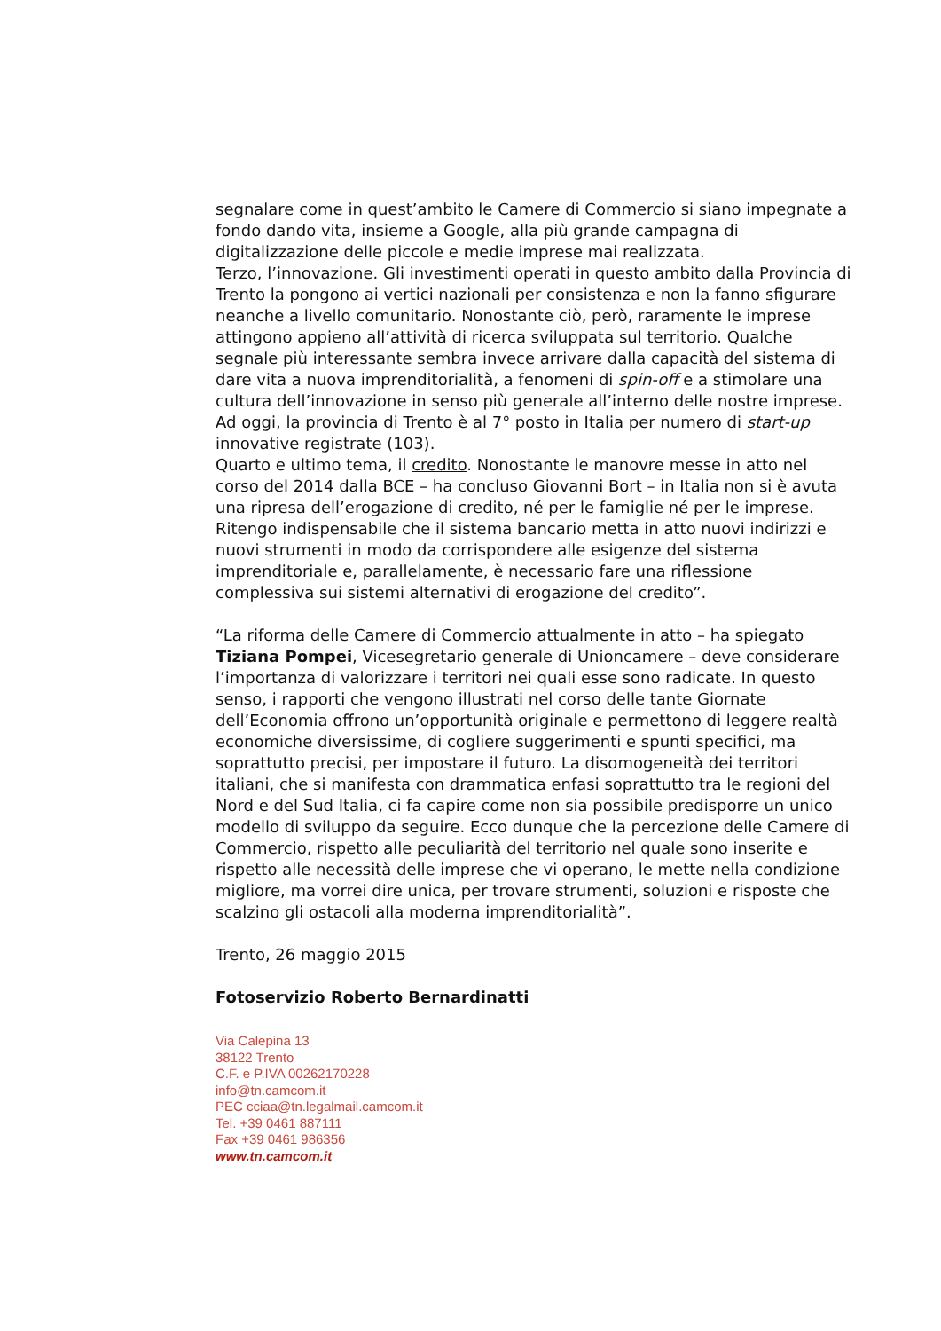segnalare come in quest’ambito le Camere di Commercio si siano impegnate a fondo dando vita, insieme a Google, alla più grande campagna di digitalizzazione delle piccole e medie imprese mai realizzata.
Terzo, l’innovazione. Gli investimenti operati in questo ambito dalla Provincia di Trento la pongono ai vertici nazionali per consistenza e non la fanno sfigurare neanche a livello comunitario. Nonostante ciò, però, raramente le imprese attingono appieno all’attività di ricerca sviluppata sul territorio. Qualche segnale più interessante sembra invece arrivare dalla capacità del sistema di dare vita a nuova imprenditorialità, a fenomeni di spin-off e a stimolare una cultura dell’innovazione in senso più generale all’interno delle nostre imprese. Ad oggi, la provincia di Trento è al 7° posto in Italia per numero di start-up innovative registrate (103).
Quarto e ultimo tema, il credito. Nonostante le manovre messe in atto nel corso del 2014 dalla BCE – ha concluso Giovanni Bort – in Italia non si è avuta una ripresa dell’erogazione di credito, né per le famiglie né per le imprese. Ritengo indispensabile che il sistema bancario metta in atto nuovi indirizzi e nuovi strumenti in modo da corrispondere alle esigenze del sistema imprenditoriale e, parallelamente, è necessario fare una riflessione complessiva sui sistemi alternativi di erogazione del credito”.
“La riforma delle Camere di Commercio attualmente in atto – ha spiegato Tiziana Pompei, Vicesegretario generale di Unioncamere – deve considerare l’importanza di valorizzare i territori nei quali esse sono radicate. In questo senso, i rapporti che vengono illustrati nel corso delle tante Giornate dell’Economia offrono un’opportunità originale e permettono di leggere realtà economiche diversissime, di cogliere suggerimenti e spunti specifici, ma soprattutto precisi, per impostare il futuro. La disomogeneità dei territori italiani, che si manifesta con drammatica enfasi soprattutto tra le regioni del Nord e del Sud Italia, ci fa capire come non sia possibile predisporre un unico modello di sviluppo da seguire. Ecco dunque che la percezione delle Camere di Commercio, rispetto alle peculiarità del territorio nel quale sono inserite e rispetto alle necessità delle imprese che vi operano, le mette nella condizione migliore, ma vorrei dire unica, per trovare strumenti, soluzioni e risposte che scalzino gli ostacoli alla moderna imprenditorialità”.
Trento, 26 maggio 2015
Fotoservizio Roberto Bernardinatti
Via Calepina 13
38122 Trento
C.F. e P.IVA 00262170228
info@tn.camcom.it
PEC cciaa@tn.legalmail.camcom.it
Tel. +39 0461 887111
Fax +39 0461 986356
www.tn.camcom.it